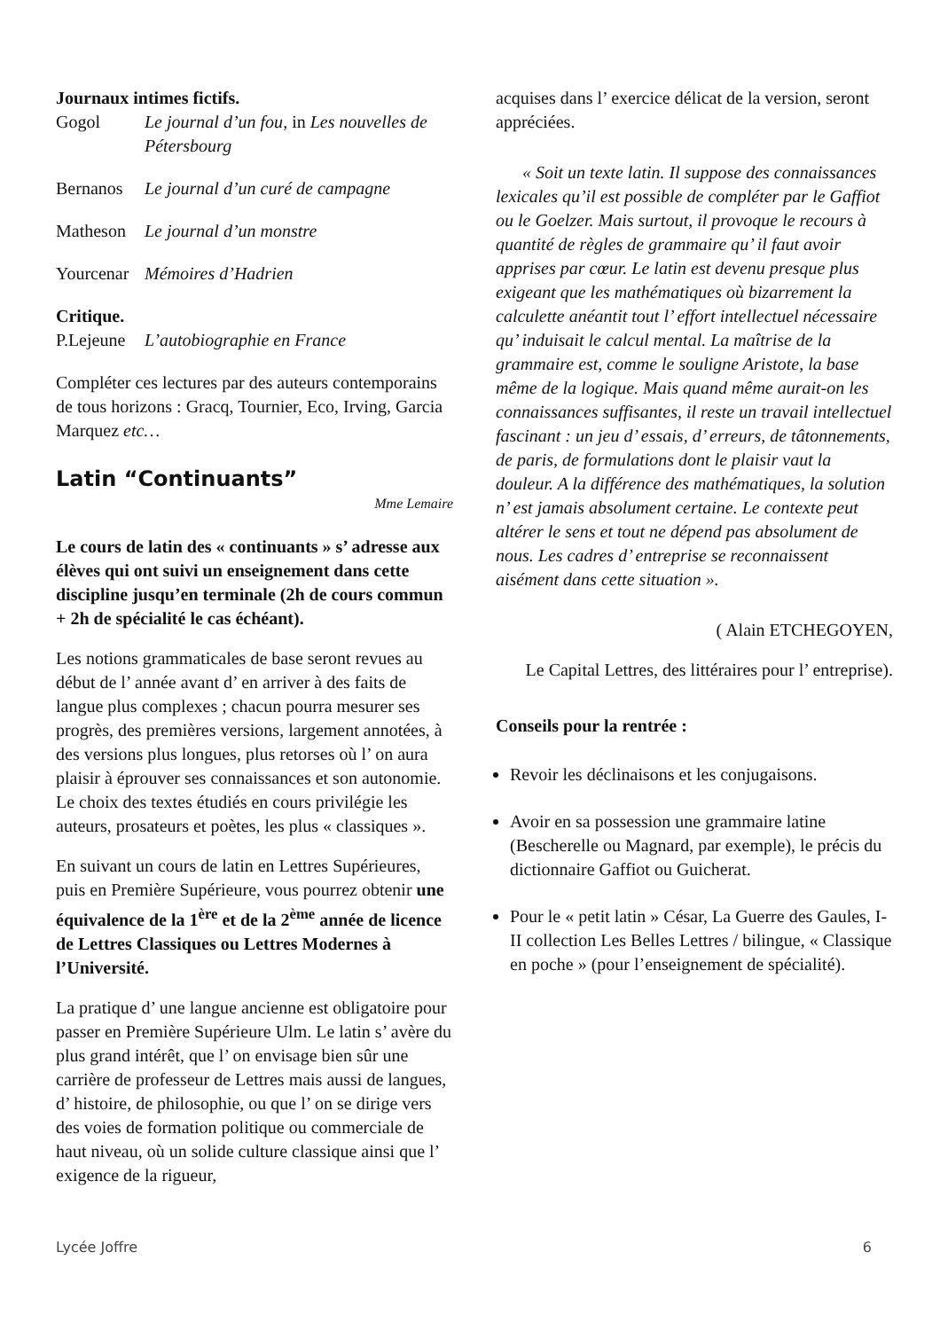Journaux intimes fictifs.
Gogol Le journal d’un fou, in Les nouvelles de Pétersbourg
Bernanos Le journal d’un curé de campagne
Matheson Le journal d’un monstre
Yourcenar Mémoires d’Hadrien
Critique.
P.Lejeune L’autobiographie en France
Compléter ces lectures par des auteurs contemporains de tous horizons : Gracq, Tournier, Eco, Irving, Garcia Marquez etc…
Latin “Continuants”
Mme Lemaire
Le cours de latin des « continuants » s’ adresse aux élèves qui ont suivi un enseignement dans cette discipline jusqu’en terminale (2h de cours commun + 2h de spécialité le cas échéant).
Les notions grammaticales de base seront revues au début de l’ année avant d’ en arriver à des faits de langue plus complexes ; chacun pourra mesurer ses progrès, des premières versions, largement annotées, à des versions plus longues, plus retorses où l’ on aura plaisir à éprouver ses connaissances et son autonomie. Le choix des textes étudiés en cours privilégie les auteurs, prosateurs et poètes, les plus « classiques ».
En suivant un cours de latin en Lettres Supérieures, puis en Première Supérieure, vous pourrez obtenir une équivalence de la 1<sup>ère</sup> et de la 2<sup>ème</sup> année de licence de Lettres Classiques ou Lettres Modernes à l’Université.
La pratique d’ une langue ancienne est obligatoire pour passer en Première Supérieure Ulm. Le latin s’ avère du plus grand intérêt, que l’ on envisage bien sûr une carrière de professeur de Lettres mais aussi de langues, d’ histoire, de philosophie, ou que l’ on se dirige vers des voies de formation politique ou commerciale de haut niveau, où un solide culture classique ainsi que l’ exigence de la rigueur,
acquises dans l’ exercice délicat de la version, seront appréciées.
« Soit un texte latin. Il suppose des connaissances lexicales qu’il est possible de compléter par le Gaffiot ou le Goelzer. Mais surtout, il provoque le recours à quantité de règles de grammaire qu’ il faut avoir apprises par cœur. Le latin est devenu presque plus exigeant que les mathématiques où bizarrement la calculette anéantit tout l’ effort intellectuel nécessaire qu’ induisait le calcul mental. La maîtrise de la grammaire est, comme le souligne Aristote, la base même de la logique. Mais quand même aurait-on les connaissances suffisantes, il reste un travail intellectuel fascinant : un jeu d’ essais, d’ erreurs, de tâtonnements, de paris, de formulations dont le plaisir vaut la douleur. A la différence des mathématiques, la solution n’ est jamais absolument certaine. Le contexte peut altérer le sens et tout ne dépend pas absolument de nous. Les cadres d’ entreprise se reconnaissent aisément dans cette situation ».
( Alain ETCHEGOYEN,
Le Capital Lettres, des littéraires pour l’ entreprise).
Conseils pour la rentrée :
Revoir les déclinaisons et les conjugaisons.
Avoir en sa possession une grammaire latine (Bescherelle ou Magnard, par exemple), le précis du dictionnaire Gaffiot ou Guicherat.
Pour le « petit latin » César, La Guerre des Gaules, I- II collection Les Belles Lettres / bilingue, « Classique en poche » (pour l’enseignement de spécialité).
Lycée Joffre 6